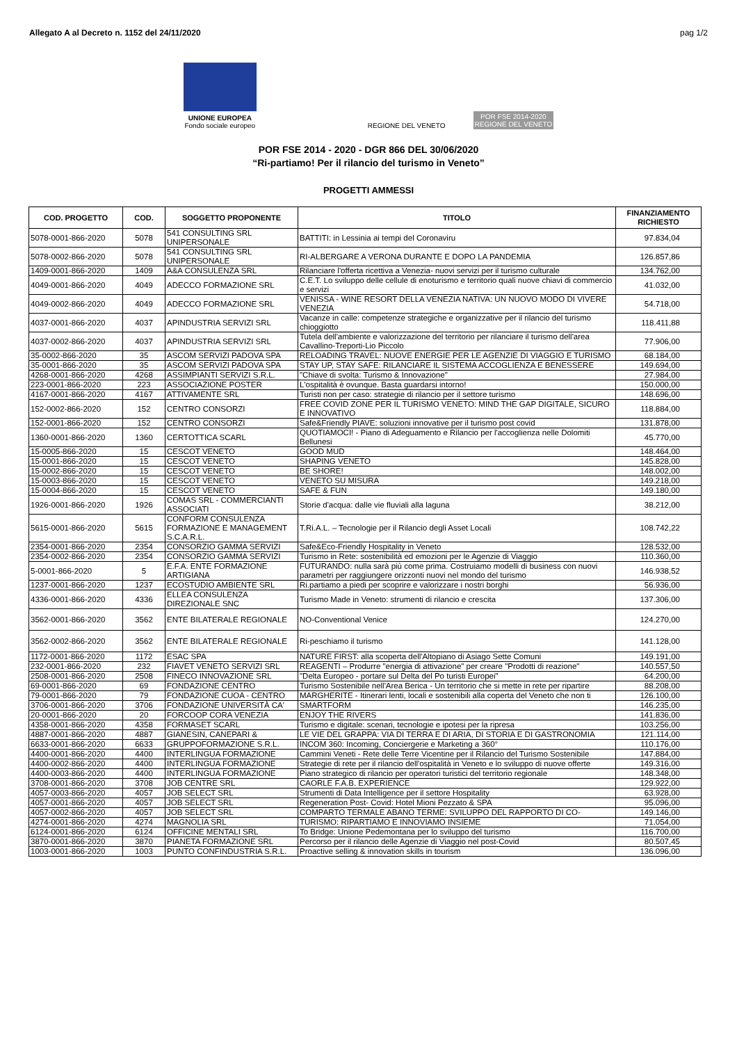Allegato A al Decreto n. 1152 del 24/11/2020 pag 1/2
UNIONE EUROPEA
Fondo sociale europeo
REGIONE DEL VENETO
POR FSE 2014-2020
REGIONE DEL VENETO
POR FSE 2014 - 2020 - DGR 866 DEL 30/06/2020
“Ri-partiamo! Per il rilancio del turismo in Veneto”
PROGETTI AMMESSI
| COD. PROGETTO | COD. | SOGGETTO PROPONENTE | TITOLO | FINANZIAMENTO RICHIESTO |
| --- | --- | --- | --- | --- |
| 5078-0001-866-2020 | 5078 | 541 CONSULTING SRL UNIPERSONALE | BATTITI: in Lessinia ai tempi del Coronaviru | 97.834,04 |
| 5078-0002-866-2020 | 5078 | 541 CONSULTING SRL UNIPERSONALE | RI-ALBERGARE A VERONA DURANTE E DOPO LA PANDEMIA | 126.857,86 |
| 1409-0001-866-2020 | 1409 | A&A CONSULENZA SRL | Rilanciare l'offerta ricettiva a Venezia- nuovi servizi per il turismo culturale | 134.762,00 |
| 4049-0001-866-2020 | 4049 | ADECCO FORMAZIONE SRL | C.E.T. Lo sviluppo delle cellule di enoturismo e territorio quali nuove chiavi di commercio e servizi | 41.032,00 |
| 4049-0002-866-2020 | 4049 | ADECCO FORMAZIONE SRL | VENISSA - WINE RESORT DELLA VENEZIA NATIVA: UN NUOVO MODO DI VIVERE VENEZIA | 54.718,00 |
| 4037-0001-866-2020 | 4037 | APINDUSTRIA SERVIZI SRL | Vacanze in calle: competenze strategiche e organizzative per il rilancio del turismo chioggiotto | 118.411,88 |
| 4037-0002-866-2020 | 4037 | APINDUSTRIA SERVIZI SRL | Tutela dell'ambiente e valorizzazione del territorio per rilanciare il turismo dell'area Cavallino-Treporti-Lio Piccolo | 77.906,00 |
| 35-0002-866-2020 | 35 | ASCOM SERVIZI PADOVA SPA | RELOADING TRAVEL: NUOVE ENERGIE PER LE AGENZIE DI VIAGGIO E TURISMO | 68.184,00 |
| 35-0001-866-2020 | 35 | ASCOM SERVIZI PADOVA SPA | STAY UP, STAY SAFE: RILANCIARE IL SISTEMA ACCOGLIENZA E BENESSERE | 149.694,00 |
| 4268-0001-866-2020 | 4268 | ASSIMPIANTI SERVIZI S.R.L. | "Chiave di svolta: Turismo & Innovazione" | 27.984,00 |
| 223-0001-866-2020 | 223 | ASSOCIAZIONE POSTER | L'ospitalità è ovunque. Basta guardarsi intorno! | 150.000,00 |
| 4167-0001-866-2020 | 4167 | ATTIVAMENTE SRL | Turisti non per caso: strategie di rilancio per il settore turismo | 148.696,00 |
| 152-0002-866-2020 | 152 | CENTRO CONSORZI | FREE COVID ZONE PER IL TURISMO VENETO: MIND THE GAP DIGITALE, SICURO E INNOVATIVO | 118.884,00 |
| 152-0001-866-2020 | 152 | CENTRO CONSORZI | Safe&Friendly PIAVE: soluzioni innovative per il turismo post covid | 131.878,00 |
| 1360-0001-866-2020 | 1360 | CERTOTTICA SCARL | QUOTIAMOCI! - Piano di Adeguamento e Rilancio per l'accoglienza nelle Dolomiti Bellunesi | 45.770,00 |
| 15-0005-866-2020 | 15 | CESCOT VENETO | GOOD MUD | 148.464,00 |
| 15-0001-866-2020 | 15 | CESCOT VENETO | SHAPING VENETO | 145.828,00 |
| 15-0002-866-2020 | 15 | CESCOT VENETO | BE SHORE! | 148.002,00 |
| 15-0003-866-2020 | 15 | CESCOT VENETO | VENETO SU MISURA | 149.218,00 |
| 15-0004-866-2020 | 15 | CESCOT VENETO | SAFE & FUN | 149.180,00 |
| 1926-0001-866-2020 | 1926 | COMAS SRL - COMMERCIANTI ASSOCIATI | Storie d'acqua: dalle vie fluviali alla laguna | 38.212,00 |
| 5615-0001-866-2020 | 5615 | CONFORM CONSULENZA FORMAZIONE E MANAGEMENT S.C.A.R.L. | T.Ri.A.L. – Tecnologie per il Rilancio degli Asset Locali | 108.742,22 |
| 2354-0001-866-2020 | 2354 | CONSORZIO GAMMA SERVIZI | Safe&Eco-Friendly Hospitality in Veneto | 128.532,00 |
| 2354-0002-866-2020 | 2354 | CONSORZIO GAMMA SERVIZI | Turismo in Rete: sostenibilità ed emozioni per le Agenzie di Viaggio | 110.360,00 |
| 5-0001-866-2020 | 5 | E.F.A. ENTE FORMAZIONE ARTIGIANA | FUTURANDO: nulla sarà più come prima. Costruiamo modelli di business con nuovi parametri per raggiungere orizzonti nuovi nel mondo del turismo | 146.938,52 |
| 1237-0001-866-2020 | 1237 | ECOSTUDIO AMBIENTE SRL | Ri.partiamo a piedi per scoprire e valorizzare i nostri borghi | 56.936,00 |
| 4336-0001-866-2020 | 4336 | ELLEA CONSULENZA DIREZIONALE SNC | Turismo Made in Veneto: strumenti di rilancio e crescita | 137.306,00 |
| 3562-0001-866-2020 | 3562 | ENTE BILATERALE REGIONALE | NO-Conventional Venice | 124.270,00 |
| 3562-0002-866-2020 | 3562 | ENTE BILATERALE REGIONALE | Ri-peschiamo il turismo | 141.128,00 |
| 1172-0001-866-2020 | 1172 | ESAC SPA | NATURE FIRST: alla scoperta dell'Altopiano di Asiago Sette Comuni | 149.191,00 |
| 232-0001-866-2020 | 232 | FIAVET VENETO SERVIZI SRL | REAGENTI – Produrre "energia di attivazione" per creare "Prodotti di reazione" | 140.557,50 |
| 2508-0001-866-2020 | 2508 | FINECO INNOVAZIONE SRL | "Delta Europeo - portare sul Delta del Po turisti Europei" | 64.200,00 |
| 69-0001-866-2020 | 69 | FONDAZIONE CENTRO | Turismo Sostenibile nell'Area Berica - Un territorio che si mette in rete per ripartire | 88.208,00 |
| 79-0001-866-2020 | 79 | FONDAZIONE CUOA - CENTRO | MARGHERITE - Itinerari lenti, locali e sostenibili alla coperta del Veneto che non ti | 126.100,00 |
| 3706-0001-866-2020 | 3706 | FONDAZIONE UNIVERSITÀ CA' | SMARTFORM | 146.235,00 |
| 20-0001-866-2020 | 20 | FORCOOP CORA VENEZIA | ENJOY THE RIVERS | 141.836,00 |
| 4358-0001-866-2020 | 4358 | FORMASET SCARL | Turismo e digitale: scenari, tecnologie e ipotesi per la ripresa | 103.256,00 |
| 4887-0001-866-2020 | 4887 | GIANESIN, CANEPARI & | LE VIE DEL GRAPPA: VIA DI TERRA E DI ARIA, DI STORIA E DI GASTRONOMIA | 121.114,00 |
| 6633-0001-866-2020 | 6633 | GRUPPOFORMAZIONE S.R.L. | INCOM 360: Incoming, Conciergerie e Marketing a 360° | 110.176,00 |
| 4400-0001-866-2020 | 4400 | INTERLINGUA FORMAZIONE | Cammini Veneti - Rete delle Terre Vicentine per il Rilancio del Turismo Sostenibile | 147.884,00 |
| 4400-0002-866-2020 | 4400 | INTERLINGUA FORMAZIONE | Strategie di rete per il rilancio dell'ospitalità in Veneto e lo sviluppo di nuove offerte | 149.316,00 |
| 4400-0003-866-2020 | 4400 | INTERLINGUA FORMAZIONE | Piano strategico di rilancio per operatori turistici del territorio regionale | 148.348,00 |
| 3708-0001-866-2020 | 3708 | JOB CENTRE SRL | CAORLE F.A.B. EXPERIENCE | 129.922,00 |
| 4057-0003-866-2020 | 4057 | JOB SELECT SRL | Strumenti di Data Intelligence per il settore Hospitality | 63.928,00 |
| 4057-0001-866-2020 | 4057 | JOB SELECT SRL | Regeneration Post- Covid: Hotel Mioni Pezzato & SPA | 95.096,00 |
| 4057-0002-866-2020 | 4057 | JOB SELECT SRL | COMPARTO TERMALE ABANO TERME: SVILUPPO DEL RAPPORTO DI CO- | 149.146,00 |
| 4274-0001-866-2020 | 4274 | MAGNOLIA SRL | TURISMO: RIPARTIAMO E INNOVIAMO INSIEME | 71.054,00 |
| 6124-0001-866-2020 | 6124 | OFFICINE MENTALI SRL | To Bridge: Unione Pedemontana per lo sviluppo del turismo | 116.700,00 |
| 3870-0001-866-2020 | 3870 | PIANETA FORMAZIONE SRL | Percorso per il rilancio delle Agenzie di Viaggio nel post-Covid | 80.507,45 |
| 1003-0001-866-2020 | 1003 | PUNTO CONFINDUSTRIA S.R.L. | Proactive selling & innovation skills in tourism | 136.096,00 |